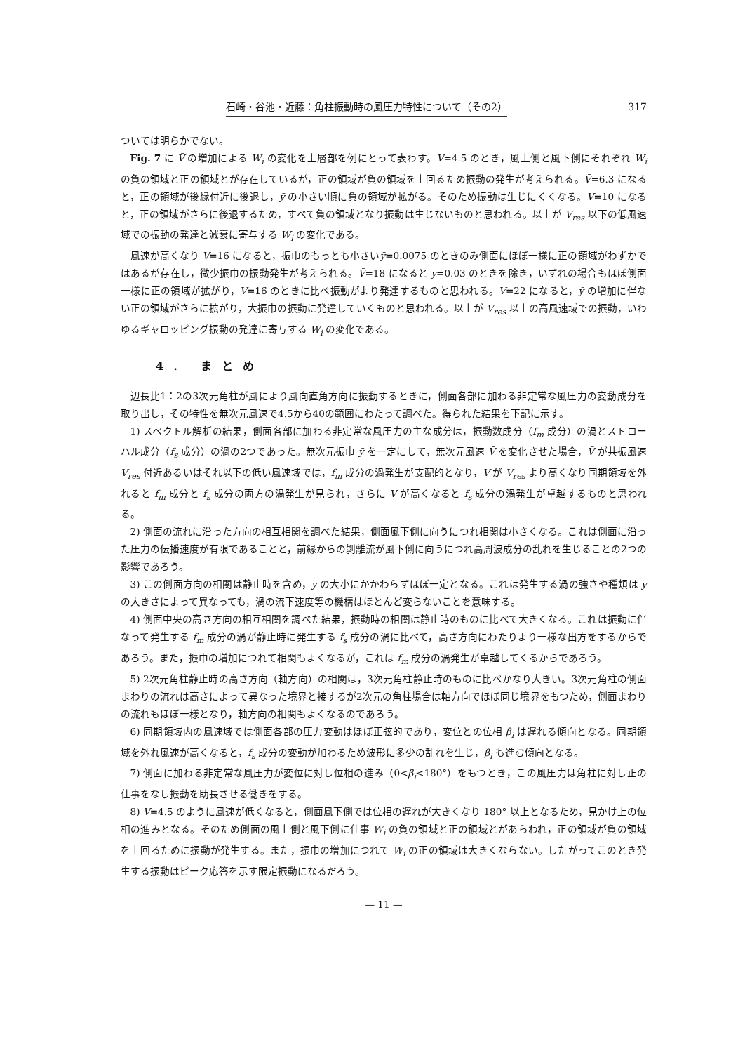石崎・谷池・近藤：角柱振動時の風圧力特性について（その2） 317
ついては明らかでない。
Fig. 7 に V̄ の増加による W<sub>i</sub> の変化を上層部を例にとって表わす。V=4.5 のとき，風上側と風下側にそれぞれ W<sub>i</sub> の負の領域と正の領域とが存在しているが，正の領域が負の領域を上回るため振動の発生が考えられる。V̄=6.3 になると，正の領域が後縁付近に後退し，ȳ の小さい順に負の領域が拡がる。そのため振動は生じにくくなる。V̄=10 になると，正の領域がさらに後退するため，すべて負の領域となり振動は生じないものと思われる。以上が V<sub>res</sub> 以下の低風速域での振動の発達と減衰に寄与する W<sub>i</sub> の変化である。
風速が高くなり V̄=16 になると，振巾のもっとも小さいȳ=0.0075 のときのみ側面にほぼ一様に正の領域がわずかではあるが存在し，微少振巾の振動発生が考えられる。V̄=18 になると ȳ=0.03 のときを除き，いずれの場合もほぼ側面一様に正の領域が拡がり，V̄=16 のときに比べ振動がより発達するものと思われる。V̄=22 になると，ȳ の増加に伴ない正の領域がさらに拡がり，大振巾の振動に発達していくものと思われる。以上が V<sub>res</sub> 以上の高風速域での振動，いわゆるギャロッピング振動の発達に寄与する W<sub>i</sub> の変化である。
4. まとめ
辺長比1：2の3次元角柱が風により風向直角方向に振動するときに，側面各部に加わる非定常な風圧力の変動成分を取り出し，その特性を無次元風速で4.5から40の範囲にわたって調べた。得られた結果を下記に示す。
1) スペクトル解析の結果，側面各部に加わる非定常な風圧力の主な成分は，振動数成分（f<sub>m</sub> 成分）の渦とストローハル成分（f<sub>s</sub> 成分）の渦の2つであった。無次元振巾 ȳ を一定にして，無次元風速 V̄ を変化させた場合，V̄ が共振風速 V<sub>res</sub> 付近あるいはそれ以下の低い風速域では，f<sub>m</sub> 成分の渦発生が支配的となり，V̄ が V<sub>res</sub> より高くなり同期領域を外れると f<sub>m</sub> 成分と f<sub>s</sub> 成分の両方の渦発生が見られ，さらに V̄ が高くなると f<sub>s</sub> 成分の渦発生が卓越するものと思われる。
2) 側面の流れに沿った方向の相互相関を調べた結果，側面風下側に向うにつれ相関は小さくなる。これは側面に沿った圧力の伝播速度が有限であることと，前縁からの剝離流が風下側に向うにつれ高周波成分の乱れを生じることの2つの影響であろう。
3) この側面方向の相関は静止時を含め，ȳ の大小にかかわらずほぼ一定となる。これは発生する渦の強さや種類は ȳ の大きさによって異なっても，渦の流下速度等の機構はほとんど変らないことを意味する。
4) 側面中央の高さ方向の相互相関を調べた結果，振動時の相関は静止時のものに比べて大きくなる。これは振動に伴なって発生する f<sub>m</sub> 成分の渦が静止時に発生する f<sub>s</sub> 成分の渦に比べて，高さ方向にわたりより一様な出方をするからであろう。また，振巾の増加につれて相関もよくなるが，これは f<sub>m</sub> 成分の渦発生が卓越してくるからであろう。
5) 2次元角柱静止時の高さ方向（軸方向）の相関は，3次元角柱静止時のものに比べかなり大きい。3次元角柱の側面まわりの流れは高さによって異なった境界と接するが2次元の角柱場合は軸方向でほぼ同じ境界をもつため，側面まわりの流れもほぼ一様となり，軸方向の相関もよくなるのであろう。
6) 同期領域内の風速域では側面各部の圧力変動はほぼ正弦的であり，変位との位相 β<sub>i</sub> は遅れる傾向となる。同期領域を外れ風速が高くなると，f<sub>s</sub> 成分の変動が加わるため波形に多少の乱れを生じ，β<sub>i</sub> も進む傾向となる。
7) 側面に加わる非定常な風圧力が変位に対し位相の進み（0<β<sub>i</sub><180°）をもつとき，この風圧力は角柱に対し正の仕事をなし振動を助長させる働きをする。
8) V̄=4.5 のように風速が低くなると，側面風下側では位相の遅れが大きくなり 180° 以上となるため，見かけ上の位相の進みとなる。そのため側面の風上側と風下側に仕事 W<sub>i</sub> の負の領域と正の領域とがあらわれ，正の領域が負の領域を上回るために振動が発生する。また，振巾の増加につれて W<sub>i</sub> の正の領域は大きくならない。したがってこのとき発生する振動はピーク応答を示す限定振動になるだろう。
— 11 —